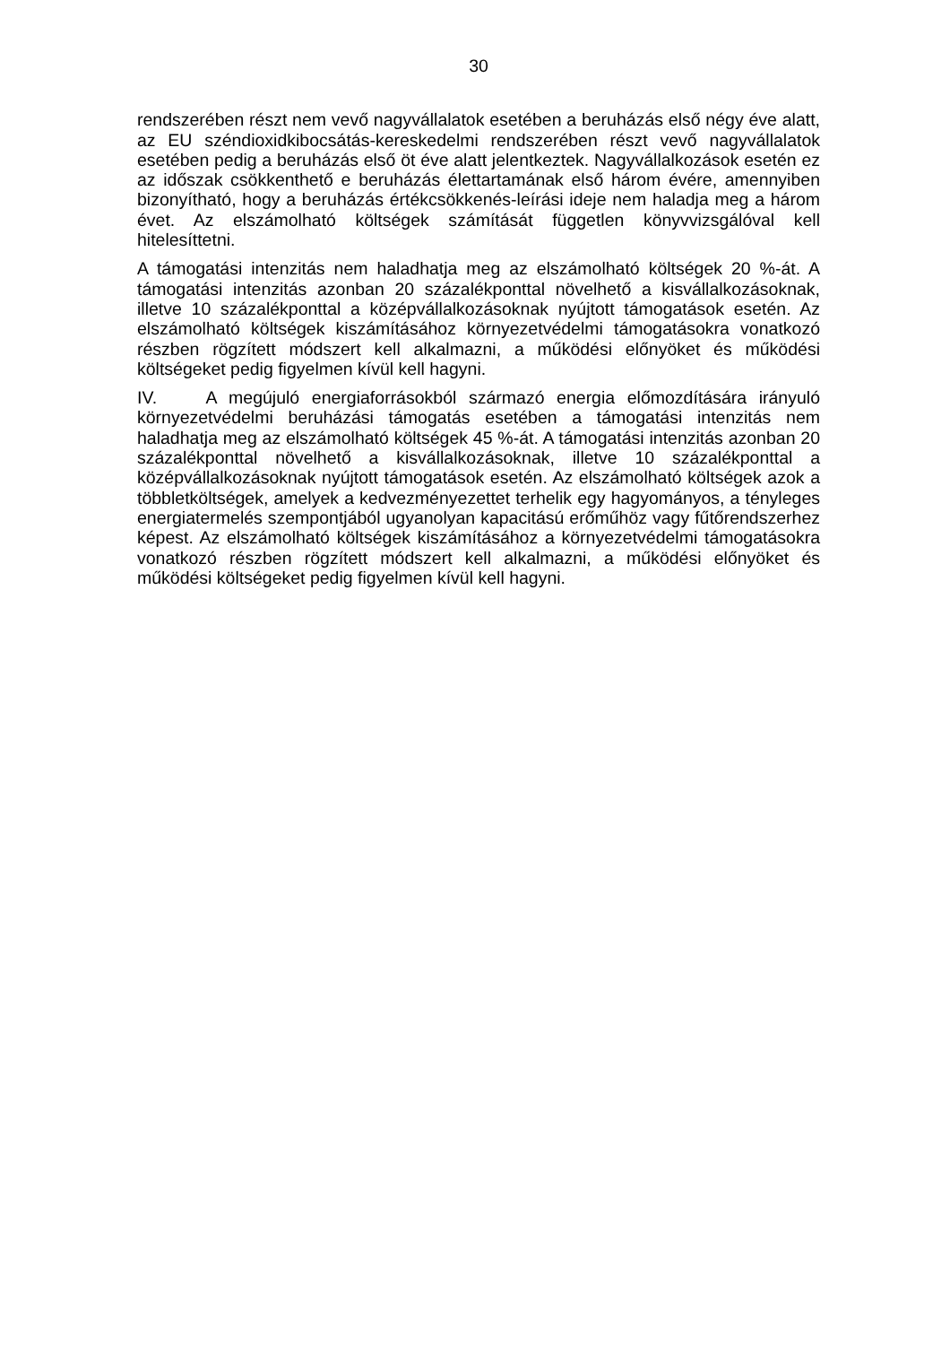30
rendszerében részt nem vevő nagyvállalatok esetében a beruházás első négy éve alatt, az EU széndioxidkibocsátás-kereskedelmi rendszerében részt vevő nagyvállalatok esetében pedig a beruházás első öt éve alatt jelentkeztek. Nagyvállalkozások esetén ez az időszak csökkenthető e beruházás élettartamának első három évére, amennyiben bizonyítható, hogy a beruházás értékcsökkenés-leírási ideje nem haladja meg a három évet. Az elszámolható költségek számítását független könyvvizsgálóval kell hitelesíttetni.
A támogatási intenzitás nem haladhatja meg az elszámolható költségek 20 %-át. A támogatási intenzitás azonban 20 százalékponttal növelhető a kisvállalkozásoknak, illetve 10 százalékponttal a középvállalkozásoknak nyújtott támogatások esetén. Az elszámolható költségek kiszámításához környezetvédelmi támogatásokra vonatkozó részben rögzített módszert kell alkalmazni, a működési előnyöket és működési költségeket pedig figyelmen kívül kell hagyni.
IV. A megújuló energiaforrásokból származó energia előmozdítására irányuló környezetvédelmi beruházási támogatás esetében a támogatási intenzitás nem haladhatja meg az elszámolható költségek 45 %-át. A támogatási intenzitás azonban 20 százalékponttal növelhető a kisvállalkozásoknak, illetve 10 százalékponttal a középvállalkozásoknak nyújtott támogatások esetén. Az elszámolható költségek azok a többletköltségek, amelyek a kedvezményezettet terhelik egy hagyományos, a tényleges energiatermelés szempontjából ugyanolyan kapacitású erőműhöz vagy fűtőrendszerhez képest. Az elszámolható költségek kiszámításához a környezetvédelmi támogatásokra vonatkozó részben rögzített módszert kell alkalmazni, a működési előnyöket és működési költségeket pedig figyelmen kívül kell hagyni.